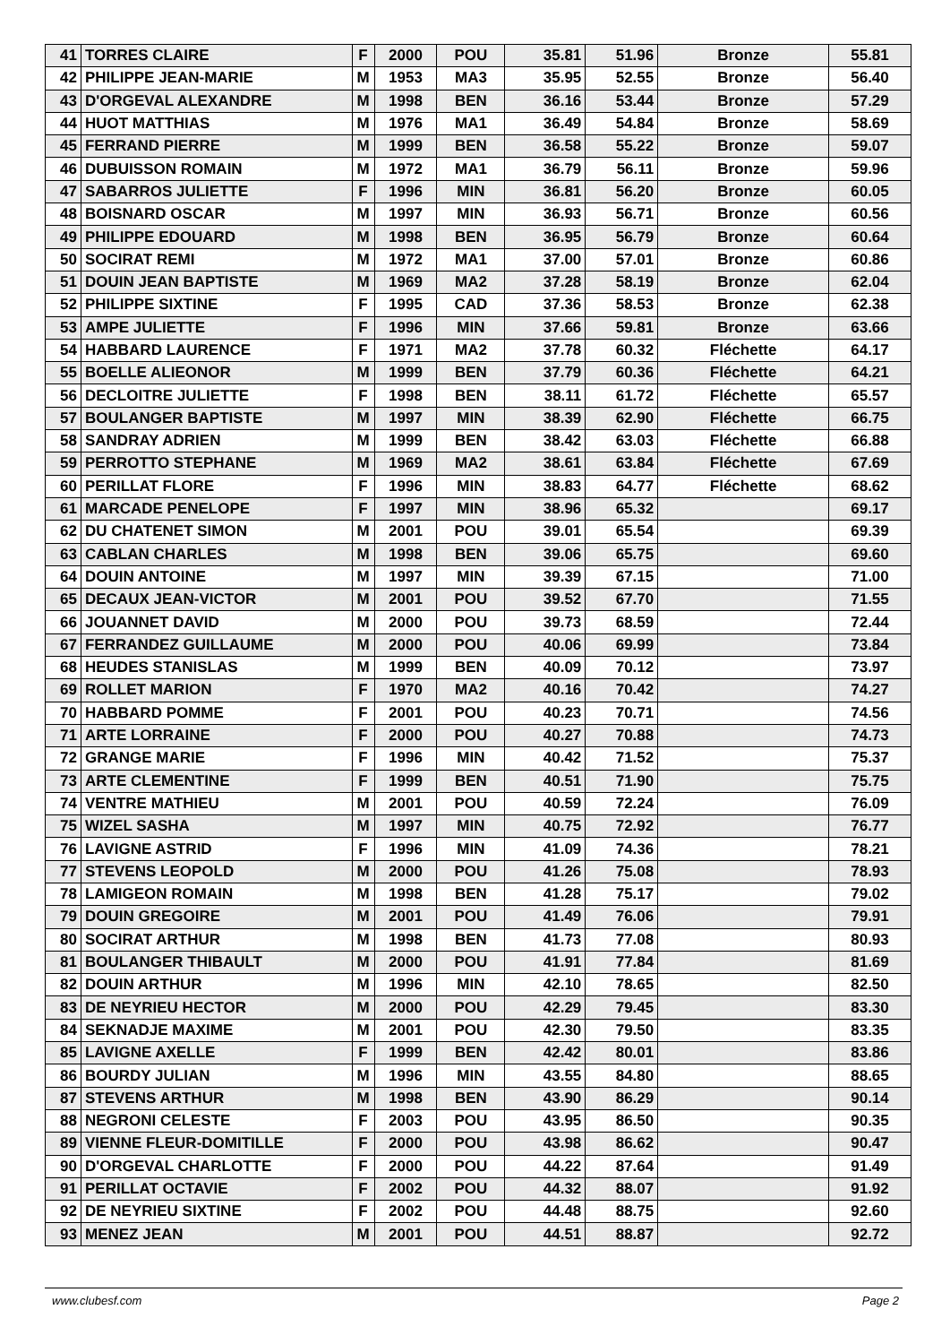| 41 | TORRES CLAIRE | F | 2000 | POU | 35.81 | 51.96 | Bronze | 55.81 |
| 42 | PHILIPPE JEAN-MARIE | M | 1953 | MA3 | 35.95 | 52.55 | Bronze | 56.40 |
| 43 | D'ORGEVAL ALEXANDRE | M | 1998 | BEN | 36.16 | 53.44 | Bronze | 57.29 |
| 44 | HUOT MATTHIAS | M | 1976 | MA1 | 36.49 | 54.84 | Bronze | 58.69 |
| 45 | FERRAND PIERRE | M | 1999 | BEN | 36.58 | 55.22 | Bronze | 59.07 |
| 46 | DUBUISSON ROMAIN | M | 1972 | MA1 | 36.79 | 56.11 | Bronze | 59.96 |
| 47 | SABARROS JULIETTE | F | 1996 | MIN | 36.81 | 56.20 | Bronze | 60.05 |
| 48 | BOISNARD OSCAR | M | 1997 | MIN | 36.93 | 56.71 | Bronze | 60.56 |
| 49 | PHILIPPE EDOUARD | M | 1998 | BEN | 36.95 | 56.79 | Bronze | 60.64 |
| 50 | SOCIRAT REMI | M | 1972 | MA1 | 37.00 | 57.01 | Bronze | 60.86 |
| 51 | DOUIN JEAN BAPTISTE | M | 1969 | MA2 | 37.28 | 58.19 | Bronze | 62.04 |
| 52 | PHILIPPE SIXTINE | F | 1995 | CAD | 37.36 | 58.53 | Bronze | 62.38 |
| 53 | AMPE JULIETTE | F | 1996 | MIN | 37.66 | 59.81 | Bronze | 63.66 |
| 54 | HABBARD LAURENCE | F | 1971 | MA2 | 37.78 | 60.32 | Fléchette | 64.17 |
| 55 | BOELLE ALIEONOR | M | 1999 | BEN | 37.79 | 60.36 | Fléchette | 64.21 |
| 56 | DECLOITRE JULIETTE | F | 1998 | BEN | 38.11 | 61.72 | Fléchette | 65.57 |
| 57 | BOULANGER BAPTISTE | M | 1997 | MIN | 38.39 | 62.90 | Fléchette | 66.75 |
| 58 | SANDRAY ADRIEN | M | 1999 | BEN | 38.42 | 63.03 | Fléchette | 66.88 |
| 59 | PERROTTO STEPHANE | M | 1969 | MA2 | 38.61 | 63.84 | Fléchette | 67.69 |
| 60 | PERILLAT FLORE | F | 1996 | MIN | 38.83 | 64.77 | Fléchette | 68.62 |
| 61 | MARCADE PENELOPE | F | 1997 | MIN | 38.96 | 65.32 | | 69.17 |
| 62 | DU CHATENET SIMON | M | 2001 | POU | 39.01 | 65.54 | | 69.39 |
| 63 | CABLAN CHARLES | M | 1998 | BEN | 39.06 | 65.75 | | 69.60 |
| 64 | DOUIN ANTOINE | M | 1997 | MIN | 39.39 | 67.15 | | 71.00 |
| 65 | DECAUX JEAN-VICTOR | M | 2001 | POU | 39.52 | 67.70 | | 71.55 |
| 66 | JOUANNET DAVID | M | 2000 | POU | 39.73 | 68.59 | | 72.44 |
| 67 | FERRANDEZ GUILLAUME | M | 2000 | POU | 40.06 | 69.99 | | 73.84 |
| 68 | HEUDES STANISLAS | M | 1999 | BEN | 40.09 | 70.12 | | 73.97 |
| 69 | ROLLET MARION | F | 1970 | MA2 | 40.16 | 70.42 | | 74.27 |
| 70 | HABBARD POMME | F | 2001 | POU | 40.23 | 70.71 | | 74.56 |
| 71 | ARTE LORRAINE | F | 2000 | POU | 40.27 | 70.88 | | 74.73 |
| 72 | GRANGE MARIE | F | 1996 | MIN | 40.42 | 71.52 | | 75.37 |
| 73 | ARTE CLEMENTINE | F | 1999 | BEN | 40.51 | 71.90 | | 75.75 |
| 74 | VENTRE MATHIEU | M | 2001 | POU | 40.59 | 72.24 | | 76.09 |
| 75 | WIZEL SASHA | M | 1997 | MIN | 40.75 | 72.92 | | 76.77 |
| 76 | LAVIGNE ASTRID | F | 1996 | MIN | 41.09 | 74.36 | | 78.21 |
| 77 | STEVENS LEOPOLD | M | 2000 | POU | 41.26 | 75.08 | | 78.93 |
| 78 | LAMIGEON ROMAIN | M | 1998 | BEN | 41.28 | 75.17 | | 79.02 |
| 79 | DOUIN GREGOIRE | M | 2001 | POU | 41.49 | 76.06 | | 79.91 |
| 80 | SOCIRAT ARTHUR | M | 1998 | BEN | 41.73 | 77.08 | | 80.93 |
| 81 | BOULANGER THIBAULT | M | 2000 | POU | 41.91 | 77.84 | | 81.69 |
| 82 | DOUIN ARTHUR | M | 1996 | MIN | 42.10 | 78.65 | | 82.50 |
| 83 | DE NEYRIEU HECTOR | M | 2000 | POU | 42.29 | 79.45 | | 83.30 |
| 84 | SEKNADJE MAXIME | M | 2001 | POU | 42.30 | 79.50 | | 83.35 |
| 85 | LAVIGNE AXELLE | F | 1999 | BEN | 42.42 | 80.01 | | 83.86 |
| 86 | BOURDY JULIAN | M | 1996 | MIN | 43.55 | 84.80 | | 88.65 |
| 87 | STEVENS ARTHUR | M | 1998 | BEN | 43.90 | 86.29 | | 90.14 |
| 88 | NEGRONI CELESTE | F | 2003 | POU | 43.95 | 86.50 | | 90.35 |
| 89 | VIENNE FLEUR-DOMITILLE | F | 2000 | POU | 43.98 | 86.62 | | 90.47 |
| 90 | D'ORGEVAL CHARLOTTE | F | 2000 | POU | 44.22 | 87.64 | | 91.49 |
| 91 | PERILLAT OCTAVIE | F | 2002 | POU | 44.32 | 88.07 | | 91.92 |
| 92 | DE NEYRIEU SIXTINE | F | 2002 | POU | 44.48 | 88.75 | | 92.60 |
| 93 | MENEZ JEAN | M | 2001 | POU | 44.51 | 88.87 | | 92.72 |
www.clubesf.com Page 2